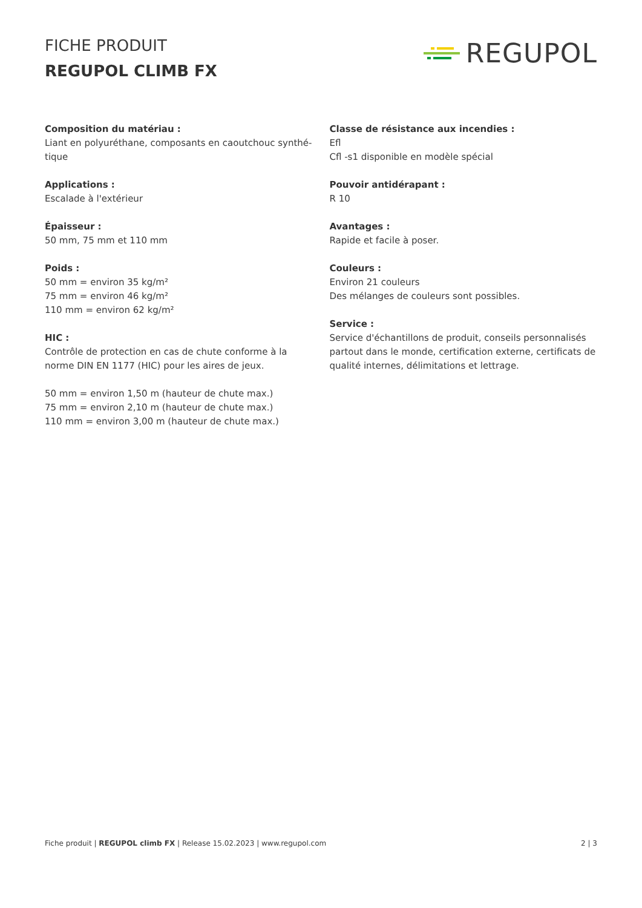FICHE PRODUIT
REGUPOL CLIMB FX
REGUPOL
Composition du matériau :
Liant en polyuréthane, composants en caoutchouc synthé-
tique
Applications :
Escalade à l'extérieur
Épaisseur :
50 mm, 75 mm et 110 mm
Poids :
50 mm = environ 35 kg/m²
75 mm = environ 46 kg/m²
110 mm = environ 62 kg/m²
HIC :
Contrôle de protection en cas de chute conforme à la norme DIN EN 1177 (HIC) pour les aires de jeux.
50 mm = environ 1,50 m (hauteur de chute max.)
75 mm = environ 2,10 m (hauteur de chute max.)
110 mm = environ 3,00 m (hauteur de chute max.)
Classe de résistance aux incendies :
Efl
Cfl -s1 disponible en modèle spécial
Pouvoir antidérapant :
R 10
Avantages :
Rapide et facile à poser.
Couleurs :
Environ 21 couleurs
Des mélanges de couleurs sont possibles.
Service :
Service d'échantillons de produit, conseils personnalisés partout dans le monde, certification externe, certificats de qualité internes, délimitations et lettrage.
Fiche produit | REGUPOL climb FX | Release 15.02.2023 | www.regupol.com 2 | 3